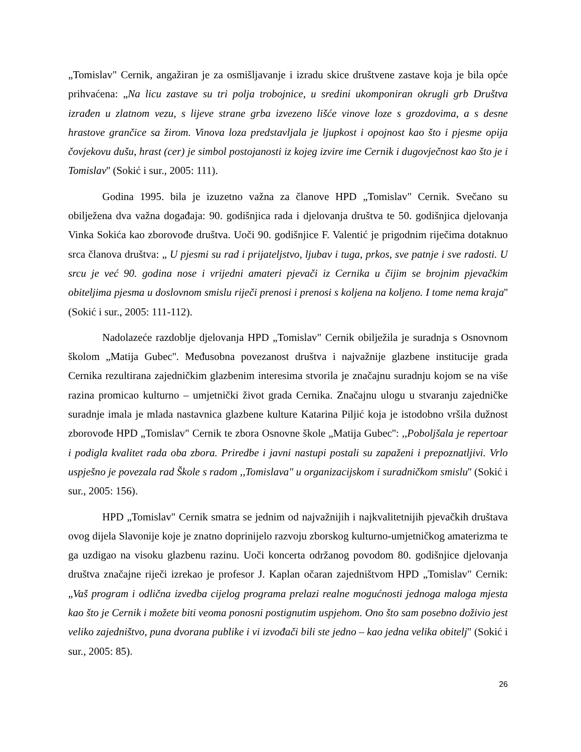„Tomislav" Cernik, angažiran je za osmišljavanje i izradu skice društvene zastave koja je bila opće prihvaćena: „Na licu zastave su tri polja trobojnice, u sredini ukomponiran okrugli grb Društva izrađen u zlatnom vezu, s lijeve strane grba izvezeno lišće vinove loze s grozdovima, a s desne hrastove grančice sa žirom. Vinova loza predstavljala je ljupkost i opojnost kao što i pjesme opija čovjekovu dušu, hrast (cer) je simbol postojanosti iz kojeg izvire ime Cernik i dugovječnost kao što je i Tomislav'' (Sokić i sur., 2005: 111).
Godina 1995. bila je izuzetno važna za članove HPD „Tomislav" Cernik. Svečano su obilježena dva važna događaja: 90. godišnjica rada i djelovanja društva te 50. godišnjica djelovanja Vinka Sokića kao zborovođe društva. Uoči 90. godišnjice F. Valentić je prigodnim riječima dotaknuo srca članova društva: „ U pjesmi su rad i prijateljstvo, ljubav i tuga, prkos, sve patnje i sve radosti. U srcu je već 90. godina nose i vrijedni amateri pjevači iz Cernika u čijim se brojnim pjevačkim obiteljima pjesma u doslovnom smislu riječi prenosi i prenosi s koljena na koljeno. I tome nema kraja'' (Sokić i sur., 2005: 111-112).
Nadolazeće razdoblje djelovanja HPD „Tomislav" Cernik obilježila je suradnja s Osnovnom školom „Matija Gubec''. Međusobna povezanost društva i najvažnije glazbene institucije grada Cernika rezultirana zajedničkim glazbenim interesima stvorila je značajnu suradnju kojom se na više razina promicao kulturno – umjetnički život grada Cernika. Značajnu ulogu u stvaranju zajedničke suradnje imala je mlada nastavnica glazbene kulture Katarina Piljić koja je istodobno vršila dužnost zborovođe HPD „Tomislav" Cernik te zbora Osnovne škole „Matija Gubec'': ,,Poboljšala je repertoar i podigla kvalitet rada oba zbora. Priredbe i javni nastupi postali su zapaženi i prepoznatljivi. Vrlo uspješno je povezala rad Škole s radom ,,Tomislava" u organizacijskom i suradničkom smislu'' (Sokić i sur., 2005: 156).
HPD „Tomislav" Cernik smatra se jednim od najvažnijih i najkvalitetnijih pjevačkih društava ovog dijela Slavonije koje je znatno doprinijelo razvoju zborskog kulturno-umjetničkog amaterizma te ga uzdigao na visoku glazbenu razinu. Uoči koncerta održanog povodom 80. godišnjice djelovanja društva značajne riječi izrekao je profesor J. Kaplan očaran zajedništvom HPD „Tomislav" Cernik: „Vaš program i odlična izvedba cijelog programa prelazi realne mogućnosti jednoga maloga mjesta kao što je Cernik i možete biti veoma ponosni postignutim uspjehom. Ono što sam posebno doživio jest veliko zajedništvo, puna dvorana publike i vi izvođači bili ste jedno – kao jedna velika obitelj" (Sokić i sur., 2005: 85).
26